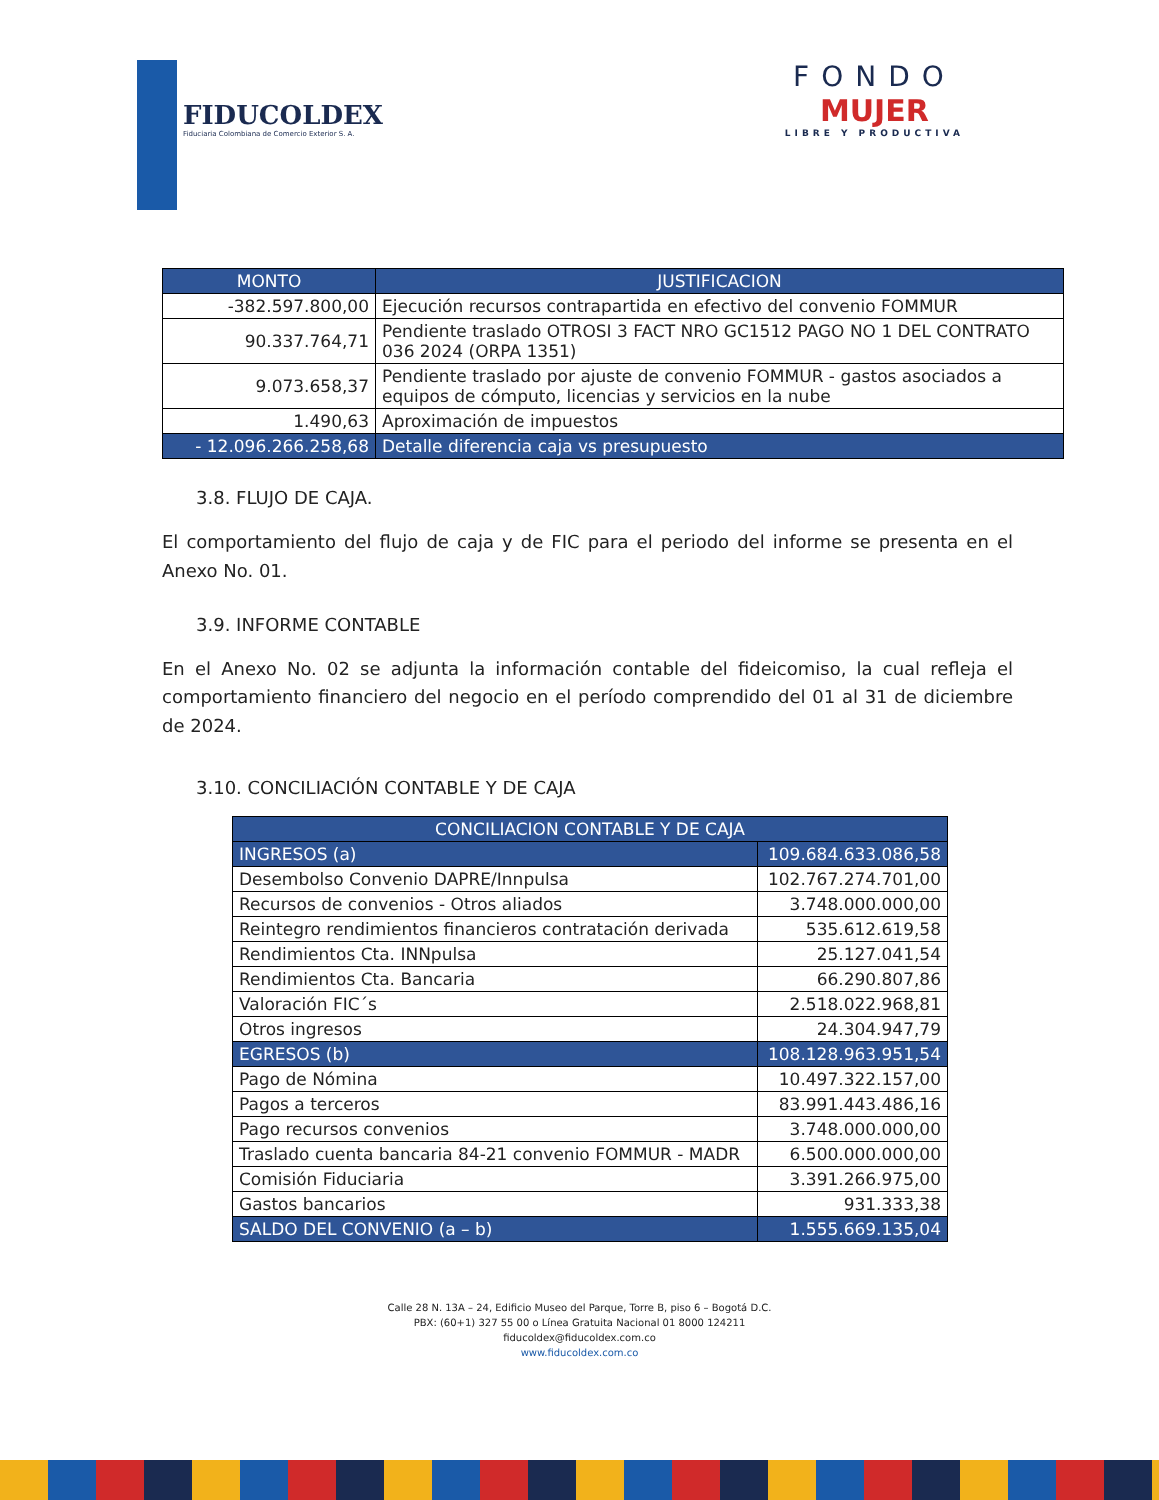FIDUCOLDEX
Fiduciaria Colombiana de Comercio Exterior S. A.
FONDO
MUJER
LIBRE Y PRODUCTIVA
| MONTO | JUSTIFICACION |
| --- | --- |
| -382.597.800,00 | Ejecución recursos contrapartida en efectivo del convenio FOMMUR |
| 90.337.764,71 | Pendiente traslado OTROSI 3 FACT NRO GC1512 PAGO NO 1 DEL CONTRATO 036 2024 (ORPA 1351) |
| 9.073.658,37 | Pendiente traslado por ajuste de convenio FOMMUR - gastos asociados a equipos de cómputo, licencias y servicios en la nube |
| 1.490,63 | Aproximación de impuestos |
| - 12.096.266.258,68 | Detalle diferencia caja vs presupuesto |
3.8. FLUJO DE CAJA.
El comportamiento del flujo de caja y de FIC para el periodo del informe se presenta en el Anexo No. 01.
3.9. INFORME CONTABLE
En el Anexo No. 02 se adjunta la información contable del fideicomiso, la cual refleja el comportamiento financiero del negocio en el período comprendido del 01 al 31 de diciembre de 2024.
3.10. CONCILIACIÓN CONTABLE Y DE CAJA
| CONCILIACION CONTABLE Y DE CAJA | |
| --- | --- |
| INGRESOS (a) | 109.684.633.086,58 |
| Desembolso Convenio DAPRE/Innpulsa | 102.767.274.701,00 |
| Recursos de convenios - Otros aliados | 3.748.000.000,00 |
| Reintegro rendimientos financieros contratación derivada | 535.612.619,58 |
| Rendimientos Cta. INNpulsa | 25.127.041,54 |
| Rendimientos Cta. Bancaria | 66.290.807,86 |
| Valoración FIC´s | 2.518.022.968,81 |
| Otros ingresos | 24.304.947,79 |
| EGRESOS (b) | 108.128.963.951,54 |
| Pago de Nómina | 10.497.322.157,00 |
| Pagos a terceros | 83.991.443.486,16 |
| Pago recursos convenios | 3.748.000.000,00 |
| Traslado cuenta bancaria 84-21 convenio FOMMUR - MADR | 6.500.000.000,00 |
| Comisión Fiduciaria | 3.391.266.975,00 |
| Gastos bancarios | 931.333,38 |
| SALDO DEL CONVENIO (a – b) | 1.555.669.135,04 |
Calle 28 N. 13A – 24, Edificio Museo del Parque, Torre B, piso 6 – Bogotá D.C.
PBX: (60+1) 327 55 00 o Línea Gratuita Nacional 01 8000 124211
fiducoldex@fiducoldex.com.co
www.fiducoldex.com.co